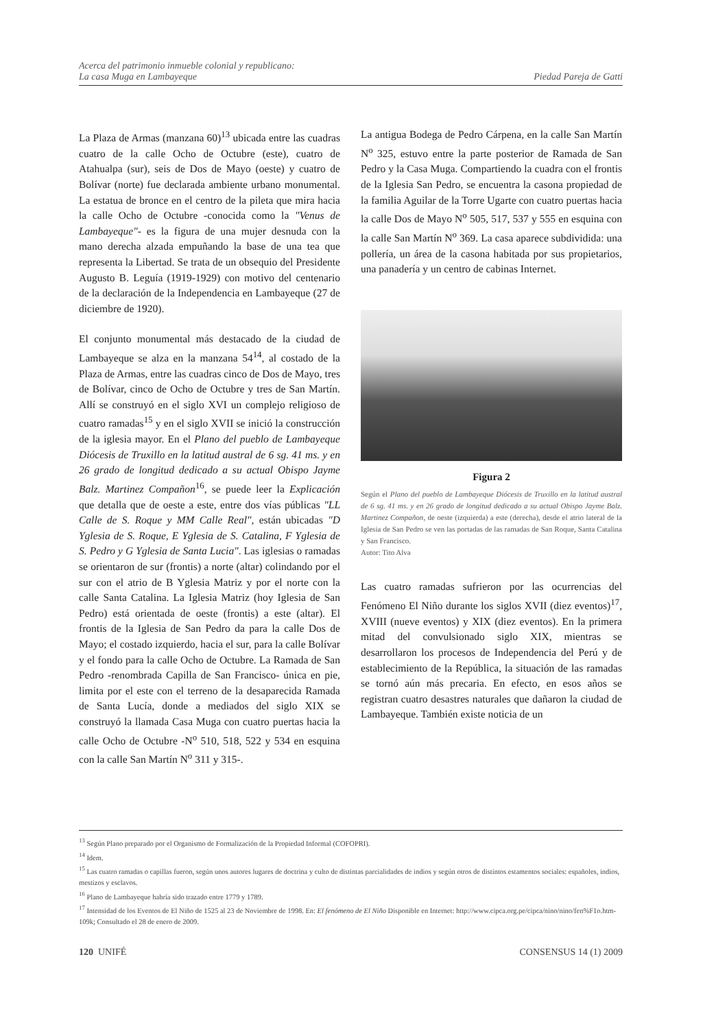Acerca del patrimonio inmueble colonial y republicano:
La casa Muga en Lambayeque
Piedad Pareja de Gatti
La Plaza de Armas (manzana 60)<sup>13</sup> ubicada entre las cuadras cuatro de la calle Ocho de Octubre (este), cuatro de Atahualpa (sur), seis de Dos de Mayo (oeste) y cuatro de Bolívar (norte) fue declarada ambiente urbano monumental. La estatua de bronce en el centro de la pileta que mira hacia la calle Ocho de Octubre -conocida como la "Venus de Lambayeque"- es la figura de una mujer desnuda con la mano derecha alzada empuñando la base de una tea que representa la Libertad. Se trata de un obsequio del Presidente Augusto B. Leguía (1919-1929) con motivo del centenario de la declaración de la Independencia en Lambayeque (27 de diciembre de 1920).
El conjunto monumental más destacado de la ciudad de Lambayeque se alza en la manzana 54<sup>14</sup>, al costado de la Plaza de Armas, entre las cuadras cinco de Dos de Mayo, tres de Bolívar, cinco de Ocho de Octubre y tres de San Martín. Allí se construyó en el siglo XVI un complejo religioso de cuatro ramadas<sup>15</sup> y en el siglo XVII se inició la construcción de la iglesia mayor. En el Plano del pueblo de Lambayeque Diócesis de Truxillo en la latitud austral de 6 sg. 41 ms. y en 26 grado de longitud dedicado a su actual Obispo Jayme Balz. Martinez Compañon<sup>16</sup>, se puede leer la Explicación que detalla que de oeste a este, entre dos vías públicas "LL Calle de S. Roque y MM Calle Real", están ubicadas "D Yglesia de S. Roque, E Yglesia de S. Catalina, F Yglesia de S. Pedro y G Yglesia de Santa Lucia". Las iglesias o ramadas se orientaron de sur (frontis) a norte (altar) colindando por el sur con el atrio de B Yglesia Matriz y por el norte con la calle Santa Catalina. La Iglesia Matriz (hoy Iglesia de San Pedro) está orientada de oeste (frontis) a este (altar). El frontis de la Iglesia de San Pedro da para la calle Dos de Mayo; el costado izquierdo, hacia el sur, para la calle Bolívar y el fondo para la calle Ocho de Octubre. La Ramada de San Pedro -renombrada Capilla de San Francisco- única en pie, limita por el este con el terreno de la desaparecida Ramada de Santa Lucía, donde a mediados del siglo XIX se construyó la llamada Casa Muga con cuatro puertas hacia la calle Ocho de Octubre -N<sup>o</sup> 510, 518, 522 y 534 en esquina con la calle San Martín N<sup>o</sup> 311 y 315-.
La antigua Bodega de Pedro Cárpena, en la calle San Martín N<sup>o</sup> 325, estuvo entre la parte posterior de Ramada de San Pedro y la Casa Muga. Compartiendo la cuadra con el frontis de la Iglesia San Pedro, se encuentra la casona propiedad de la familia Aguilar de la Torre Ugarte con cuatro puertas hacia la calle Dos de Mayo N<sup>o</sup> 505, 517, 537 y 555 en esquina con la calle San Martín N<sup>o</sup> 369. La casa aparece subdividida: una pollería, un área de la casona habitada por sus propietarios, una panadería y un centro de cabinas Internet.
Figura 2
Según el Plano del pueblo de Lambayeque Diócesis de Truxillo en la latitud austral de 6 sg. 41 ms. y en 26 grado de longitud dedicado a su actual Obispo Jayme Balz. Martinez Compañon, de oeste (izquierda) a este (derecha), desde el atrio lateral de la Iglesia de San Pedro se ven las portadas de las ramadas de San Roque, Santa Catalina y San Francisco.
Autor: Tito Alva
Las cuatro ramadas sufrieron por las ocurrencias del Fenómeno El Niño durante los siglos XVII (diez eventos)<sup>17</sup>, XVIII (nueve eventos) y XIX (diez eventos). En la primera mitad del convulsionado siglo XIX, mientras se desarrollaron los procesos de Independencia del Perú y de establecimiento de la República, la situación de las ramadas se tornó aún más precaria. En efecto, en esos años se registran cuatro desastres naturales que dañaron la ciudad de Lambayeque. También existe noticia de un
<sup>13</sup> Según Plano preparado por el Organismo de Formalización de la Propiedad Informal (COFOPRI).
<sup>14</sup> Idem.
<sup>15</sup> Las cuatro ramadas o capillas fueron, según unos autores lugares de doctrina y culto de distintas parcialidades de indios y según otros de distintos estamentos sociales: españoles, indios, mestizos y esclavos.
<sup>16</sup> Plano de Lambayeque habría sido trazado entre 1779 y 1789.
<sup>17</sup> Intensidad de los Eventos de El Niño de 1525 al 23 de Noviembre de 1998. En: El fenómeno de El Niño Disponible en Internet: http://www.cipca.org.pe/cipca/nino/nino/fen%F1o.htm-109k; Consultado el 28 de enero de 2009.
120 UNIFÉ CONSENSUS 14 (1) 2009